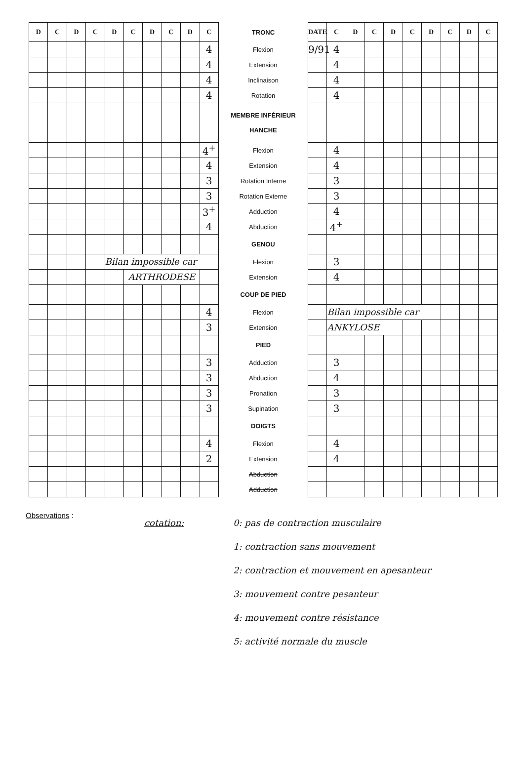| D | C | D | C | D | C | D | C | D | C | TRONC | DATE | C | D | C | D | C | D | C | D | C |
| | | | | | | | | | 4 | Flexion | 9/91 | 4 | | | | | | | | |
| | | | | | | | | | 4 | Extension | | 4 | | | | | | | | |
| | | | | | | | | | 4 | Inclinaison | | 4 | | | | | | | | |
| | | | | | | | | | 4 | Rotation | | 4 | | | | | | | | |
| | | | | | | | | | | MEMBRE INFÉRIEUR HANCHE | | | | | | | | | | |
| | | | | | | | | | 4<sup>+</sup> | Flexion | | 4 | | | | | | | | |
| | | | | | | | | | 4 | Extension | | 4 | | | | | | | | |
| | | | | | | | | | 3 | Rotation Interne | | 3 | | | | | | | | |
| | | | | | | | | | 3 | Rotation Externe | | 3 | | | | | | | | |
| | | | | | | | | | 3<sup>+</sup> | Adduction | | 4 | | | | | | | | |
| | | | | | | | | | 4 | Abduction | | 4<sup>+</sup> | | | | | | | | |
| | | | | | | | | | | GENOU | | | | | | | | | | |
| | | | | Bilan impossible car | | | | | | Flexion | | 3 | | | | | | | | |
| | | | | | ARTHRODESE | | | | | Extension | | 4 | | | | | | | | |
| | | | | | | | | | | COUP DE PIED | | | | | | | | | | |
| | | | | | | | | | 4 | Flexion | | Bilan impossible car | | | | | | | | |
| | | | | | | | | | 3 | Extension | | ANKYLOSE | | | | | | | | |
| | | | | | | | | | | PIED | | | | | | | | | | |
| | | | | | | | | | 3 | Adduction | | 3 | | | | | | | | |
| | | | | | | | | | 3 | Abduction | | 4 | | | | | | | | |
| | | | | | | | | | 3 | Pronation | | 3 | | | | | | | | |
| | | | | | | | | | 3 | Supination | | 3 | | | | | | | | |
| | | | | | | | | | | DOIGTS | | | | | | | | | | |
| | | | | | | | | | 4 | Flexion | | 4 | | | | | | | | |
| | | | | | | | | | 2 | Extension | | 4 | | | | | | | | |
| | | | | | | | | | | Abduction | | | | | | | | | | |
| | | | | | | | | | | Adduction | | | | | | | | | | |
Observations :
cotation: 0: pas de contraction musculaire
1: contraction sans mouvement
2: contraction et mouvement en apesanteur
3: mouvement contre pesanteur
4: mouvement contre résistance
5: activité normale du muscle